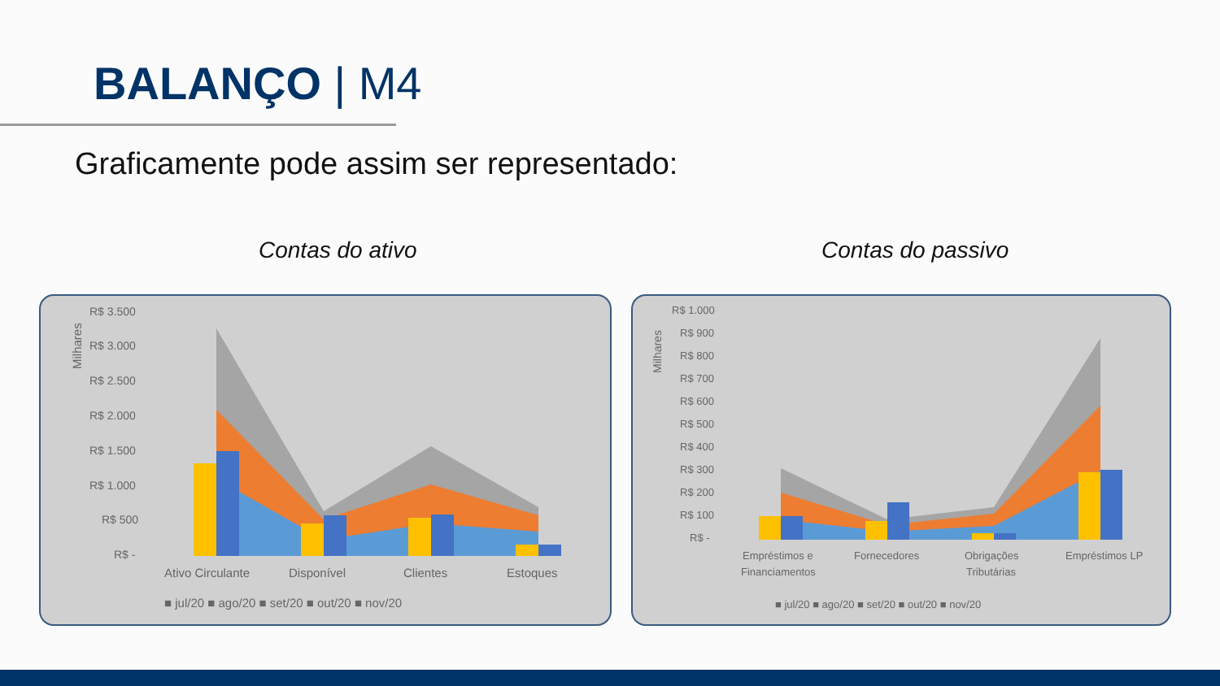BALANÇO | M4
Graficamente pode assim ser representado:
Contas do ativo Contas do passivo
Milhares
R$ 3.500
R$ 3.000
R$ 2.500
R$ 2.000
R$ 1.500
R$ 1.000
R$ 500
R$ -
Ativo Circulante
Disponível
Clientes
Estoques
■ jul/20 ■ ago/20 ■ set/20 ■ out/20 ■ nov/20
Milhares
R$ 1.000
R$ 900
R$ 800
R$ 700
R$ 600
R$ 500
R$ 400
R$ 300
R$ 200
R$ 100
R$ -
Empréstimos e
Financiamentos
Fornecedores
Obrigações
Tributárias
Empréstimos LP
■ jul/20 ■ ago/20 ■ set/20 ■ out/20 ■ nov/20